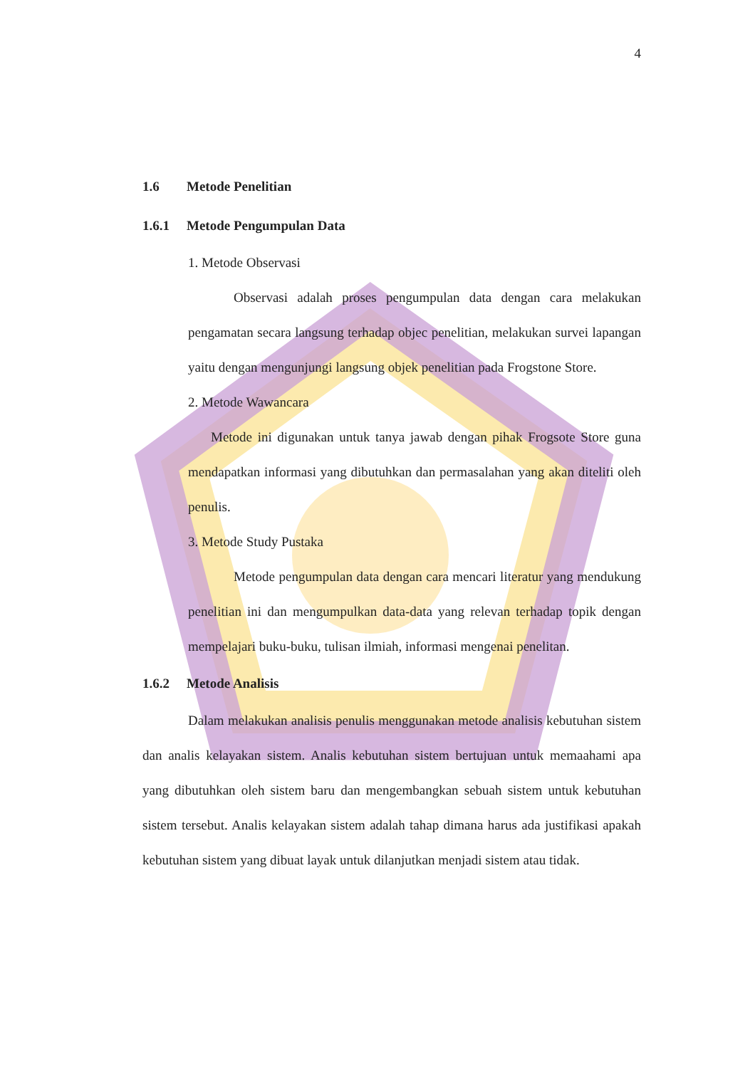4
1.6 Metode Penelitian
1.6.1 Metode Pengumpulan Data
1. Metode Observasi
Observasi adalah proses pengumpulan data dengan cara melakukan pengamatan secara langsung terhadap objec penelitian, melakukan survei lapangan yaitu dengan mengunjungi langsung objek penelitian pada Frogstone Store.
2. Metode Wawancara
Metode ini digunakan untuk tanya jawab dengan pihak Frogsote Store guna mendapatkan informasi yang dibutuhkan dan permasalahan yang akan diteliti oleh penulis.
3. Metode Study Pustaka
Metode pengumpulan data dengan cara mencari literatur yang mendukung penelitian ini dan mengumpulkan data-data yang relevan terhadap topik dengan mempelajari buku-buku, tulisan ilmiah, informasi mengenai penelitan.
1.6.2 Metode Analisis
Dalam melakukan analisis penulis menggunakan metode analisis kebutuhan sistem dan analis kelayakan sistem. Analis kebutuhan sistem bertujuan untuk memaahami apa yang dibutuhkan oleh sistem baru dan mengembangkan sebuah sistem untuk kebutuhan sistem tersebut. Analis kelayakan sistem adalah tahap dimana harus ada justifikasi apakah kebutuhan sistem yang dibuat layak untuk dilanjutkan menjadi sistem atau tidak.